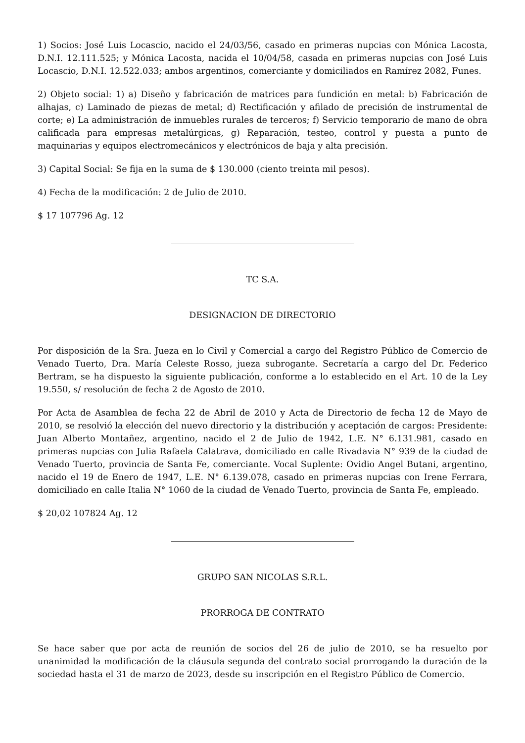1) Socios: José Luis Locascio, nacido el 24/03/56, casado en primeras nupcias con Mónica Lacosta, D.N.I. 12.111.525; y Mónica Lacosta, nacida el 10/04/58, casada en primeras nupcias con José Luis Locascio, D.N.I. 12.522.033; ambos argentinos, comerciante y domiciliados en Ramírez 2082, Funes.
2) Objeto social: 1) a) Diseño y fabricación de matrices para fundición en metal: b) Fabricación de alhajas, c) Laminado de piezas de metal; d) Rectificación y afilado de precisión de instrumental de corte; e) La administración de inmuebles rurales de terceros; f) Servicio temporario de mano de obra calificada para empresas metalúrgicas, g) Reparación, testeo, control y puesta a punto de maquinarias y equipos electromecánicos y electrónicos de baja y alta precisión.
3) Capital Social: Se fija en la suma de $ 130.000 (ciento treinta mil pesos).
4) Fecha de la modificación: 2 de Julio de 2010.
$ 17 107796 Ag. 12
TC S.A.
DESIGNACION DE DIRECTORIO
Por disposición de la Sra. Jueza en lo Civil y Comercial a cargo del Registro Público de Comercio de Venado Tuerto, Dra. María Celeste Rosso, jueza subrogante. Secretaría a cargo del Dr. Federico Bertram, se ha dispuesto la siguiente publicación, conforme a lo establecido en el Art. 10 de la Ley 19.550, s/ resolución de fecha 2 de Agosto de 2010.
Por Acta de Asamblea de fecha 22 de Abril de 2010 y Acta de Directorio de fecha 12 de Mayo de 2010, se resolvió la elección del nuevo directorio y la distribución y aceptación de cargos: Presidente: Juan Alberto Montañez, argentino, nacido el 2 de Julio de 1942, L.E. N° 6.131.981, casado en primeras nupcias con Julia Rafaela Calatrava, domiciliado en calle Rivadavia N° 939 de la ciudad de Venado Tuerto, provincia de Santa Fe, comerciante. Vocal Suplente: Ovidio Angel Butani, argentino, nacido el 19 de Enero de 1947, L.E. N° 6.139.078, casado en primeras nupcias con Irene Ferrara, domiciliado en calle Italia N° 1060 de la ciudad de Venado Tuerto, provincia de Santa Fe, empleado.
$ 20,02 107824 Ag. 12
GRUPO SAN NICOLAS S.R.L.
PRORROGA DE CONTRATO
Se hace saber que por acta de reunión de socios del 26 de julio de 2010, se ha resuelto por unanimidad la modificación de la cláusula segunda del contrato social prorrogando la duración de la sociedad hasta el 31 de marzo de 2023, desde su inscripción en el Registro Público de Comercio.